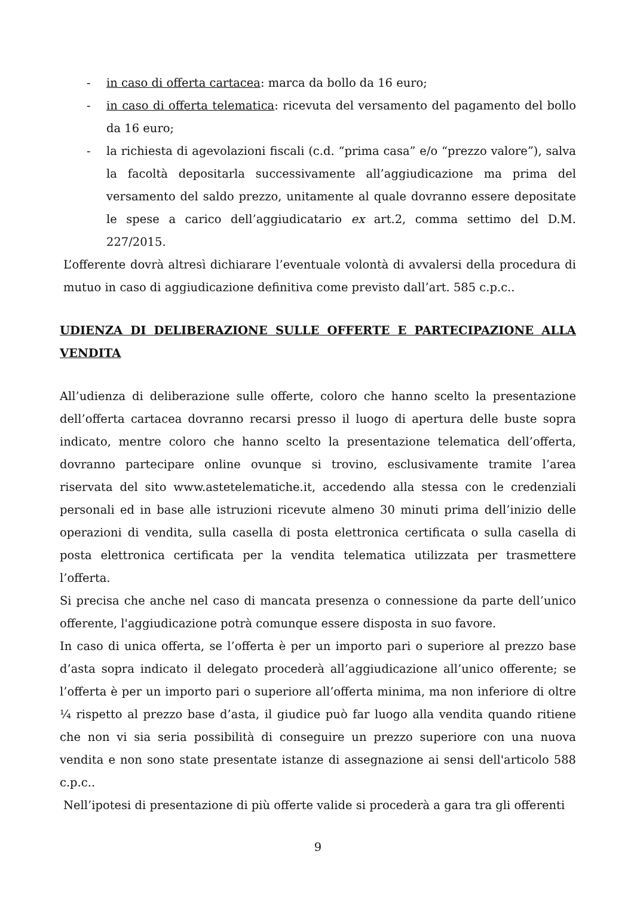- in caso di offerta cartacea: marca da bollo da 16 euro;
- in caso di offerta telematica: ricevuta del versamento del pagamento del bollo da 16 euro;
- la richiesta di agevolazioni fiscali (c.d. “prima casa” e/o “prezzo valore”), salva la facoltà depositarla successivamente all’aggiudicazione ma prima del versamento del saldo prezzo, unitamente al quale dovranno essere depositate le spese a carico dell’aggiudicatario ex art.2, comma settimo del D.M. 227/2015.
L’offerente dovrà altresì dichiarare l’eventuale volontà di avvalersi della procedura di mutuo in caso di aggiudicazione definitiva come previsto dall’art. 585 c.p.c..
UDIENZA DI DELIBERAZIONE SULLE OFFERTE E PARTECIPAZIONE ALLA VENDITA
All’udienza di deliberazione sulle offerte, coloro che hanno scelto la presentazione dell’offerta cartacea dovranno recarsi presso il luogo di apertura delle buste sopra indicato, mentre coloro che hanno scelto la presentazione telematica dell’offerta, dovranno partecipare online ovunque si trovino, esclusivamente tramite l’area riservata del sito www.astetelematiche.it, accedendo alla stessa con le credenziali personali ed in base alle istruzioni ricevute almeno 30 minuti prima dell’inizio delle operazioni di vendita, sulla casella di posta elettronica certificata o sulla casella di posta elettronica certificata per la vendita telematica utilizzata per trasmettere l’offerta.
Si precisa che anche nel caso di mancata presenza o connessione da parte dell’unico offerente, l'aggiudicazione potrà comunque essere disposta in suo favore.
In caso di unica offerta, se l’offerta è per un importo pari o superiore al prezzo base d’asta sopra indicato il delegato procederà all’aggiudicazione all’unico offerente; se l’offerta è per un importo pari o superiore all’offerta minima, ma non inferiore di oltre ¼ rispetto al prezzo base d’asta, il giudice può far luogo alla vendita quando ritiene che non vi sia seria possibilità di conseguire un prezzo superiore con una nuova vendita e non sono state presentate istanze di assegnazione ai sensi dell'articolo 588 c.p.c..
Nell’ipotesi di presentazione di più offerte valide si procederà a gara tra gli offerenti
9